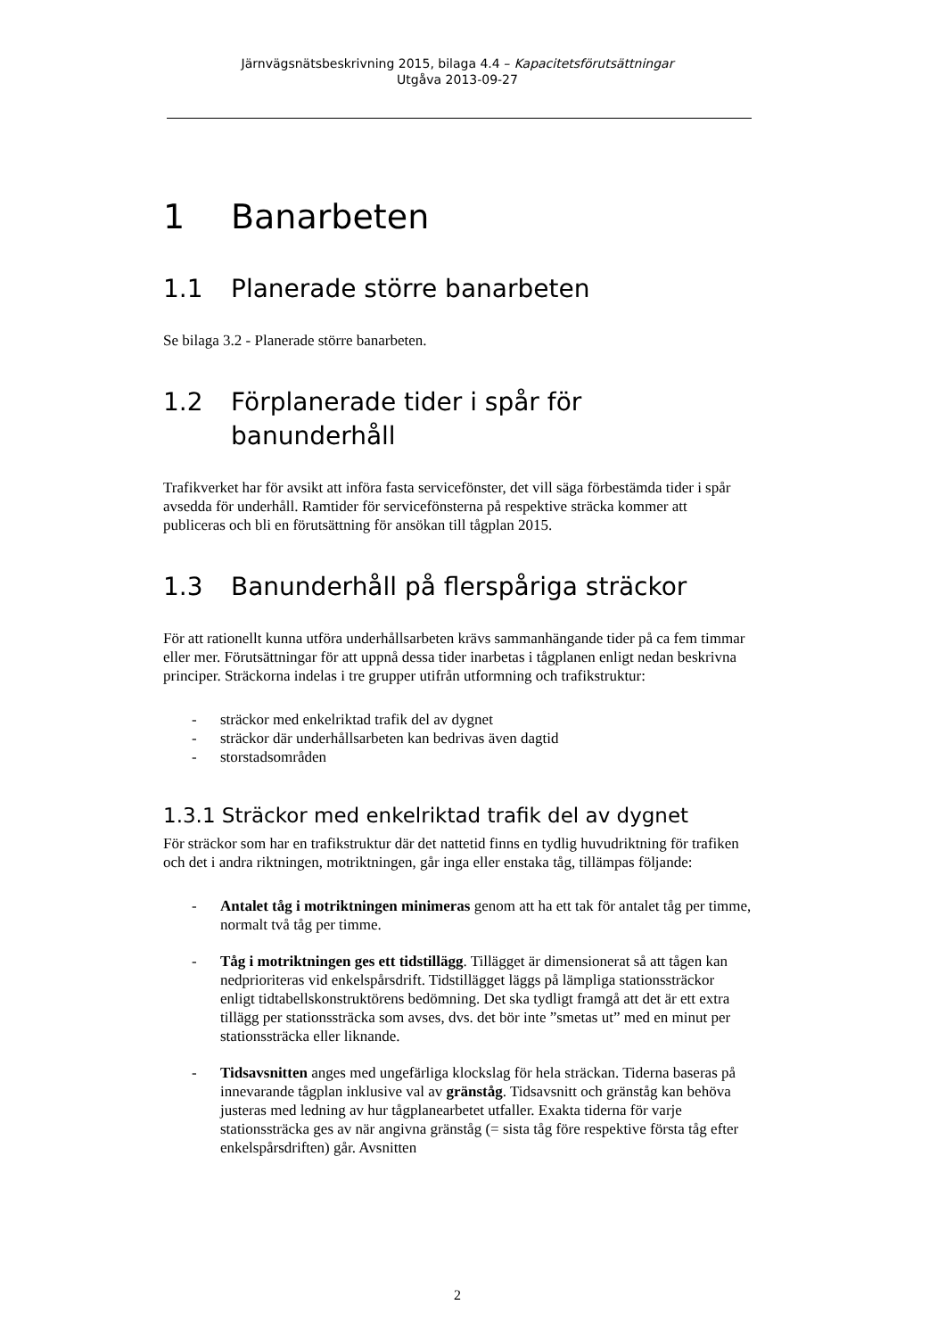Järnvägsnätsbeskrivning 2015, bilaga 4.4 – Kapacitetsförutsättningar
Utgåva 2013-09-27
1 Banarbeten
1.1 Planerade större banarbeten
Se bilaga 3.2 - Planerade större banarbeten.
1.2 Förplanerade tider i spår för banunderhåll
Trafikverket har för avsikt att införa fasta servicefönster, det vill säga förbestämda tider i spår avsedda för underhåll. Ramtider för servicefönsterna på respektive sträcka kommer att publiceras och bli en förutsättning för ansökan till tågplan 2015.
1.3 Banunderhåll på flerspåriga sträckor
För att rationellt kunna utföra underhållsarbeten krävs sammanhängande tider på ca fem timmar eller mer. Förutsättningar för att uppnå dessa tider inarbetas i tågplanen enligt nedan beskrivna principer. Sträckorna indelas i tre grupper utifrån utformning och trafikstruktur:
- sträckor med enkelriktad trafik del av dygnet
- sträckor där underhållsarbeten kan bedrivas även dagtid
- storstadsområden
1.3.1 Sträckor med enkelriktad trafik del av dygnet
För sträckor som har en trafikstruktur där det nattetid finns en tydlig huvudriktning för trafiken och det i andra riktningen, motriktningen, går inga eller enstaka tåg, tillämpas följande:
- Antalet tåg i motriktningen minimeras genom att ha ett tak för antalet tåg per timme, normalt två tåg per timme.
- Tåg i motriktningen ges ett tidstillägg. Tillägget är dimensionerat så att tågen kan nedprioriteras vid enkelspårsdrift. Tidstillägget läggs på lämpliga stationssträckor enligt tidtabellskonstruktörens bedömning. Det ska tydligt framgå att det är ett extra tillägg per stationssträcka som avses, dvs. det bör inte ”smetas ut” med en minut per stationssträcka eller liknande.
- Tidsavsnitten anges med ungefärliga klockslag för hela sträckan. Tiderna baseras på innevarande tågplan inklusive val av gränståg. Tidsavsnitt och gränståg kan behöva justeras med ledning av hur tågplanearbetet utfaller. Exakta tiderna för varje stationssträcka ges av när angivna gränståg (= sista tåg före respektive första tåg efter enkelspårsdriften) går. Avsnitten
2